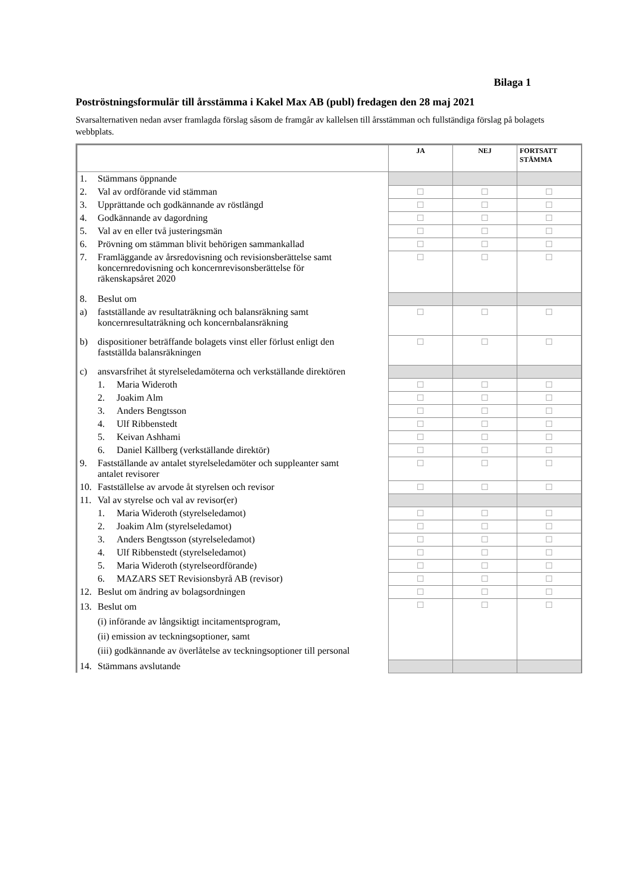Bilaga 1
Poströstningsformulär till årsstämma i Kakel Max AB (publ) fredagen den 28 maj 2021
Svarsalternativen nedan avser framlagda förslag såsom de framgår av kallelsen till årsstämman och fullständiga förslag på bolagets webbplats.
| | JA | NEJ | FORTSATT STÄMMA |
| --- | --- | --- | --- |
| 1. Stämmans öppnande | | | |
| 2. Val av ordförande vid stämman | ☐ | ☐ | ☐ |
| 3. Upprättande och godkännande av röstlängd | ☐ | ☐ | ☐ |
| 4. Godkännande av dagordning | ☐ | ☐ | ☐ |
| 5. Val av en eller två justeringsmän | ☐ | ☐ | ☐ |
| 6. Prövning om stämman blivit behörigen sammankallad | ☐ | ☐ | ☐ |
| 7. Framläggande av årsredovisning och revisionsberättelse samt koncernredovisning och koncernrevisonsberättelse för räkenskapsåret 2020 | ☐ | ☐ | ☐ |
| 8. Beslut om | | | |
| a) fastställande av resultaträkning och balansräkning samt koncernresultaträkning och koncernbalansräkning | ☐ | ☐ | ☐ |
| b) dispositioner beträffande bolagets vinst eller förlust enligt den fastställda balansräkningen | ☐ | ☐ | ☐ |
| c) ansvarsfrihet åt styrelseledamöterna och verkställande direktören | | | |
| 1. Maria Wideroth | ☐ | ☐ | ☐ |
| 2. Joakim Alm | ☐ | ☐ | ☐ |
| 3. Anders Bengtsson | ☐ | ☐ | ☐ |
| 4. Ulf Ribbenstedt | ☐ | ☐ | ☐ |
| 5. Keivan Ashhami | ☐ | ☐ | ☐ |
| 6. Daniel Källberg (verkställande direktör) | ☐ | ☐ | ☐ |
| 9. Fastställande av antalet styrelseledamöter och suppleanter samt antalet revisorer | ☐ | ☐ | ☐ |
| 10. Fastställelse av arvode åt styrelsen och revisor | ☐ | ☐ | ☐ |
| 11. Val av styrelse och val av revisor(er) | | | |
| 1. Maria Wideroth (styrelseledamot) | ☐ | ☐ | ☐ |
| 2. Joakim Alm (styrelseledamot) | ☐ | ☐ | ☐ |
| 3. Anders Bengtsson (styrelseledamot) | ☐ | ☐ | ☐ |
| 4. Ulf Ribbenstedt (styrelseledamot) | ☐ | ☐ | ☐ |
| 5. Maria Wideroth (styrelseordförande) | ☐ | ☐ | ☐ |
| 6. MAZARS SET Revisionsbyrå AB (revisor) | ☐ | ☐ | ☐ |
| 12. Beslut om ändring av bolagsordningen | ☐ | ☐ | ☐ |
| 13. Beslut om (i) införande av långsiktigt incitamentsprogram, (ii) emission av teckningsoptioner, samt (iii) godkännande av överlåtelse av teckningsoptioner till personal | ☐ | ☐ | ☐ |
| 14. Stämmans avslutande | | | |